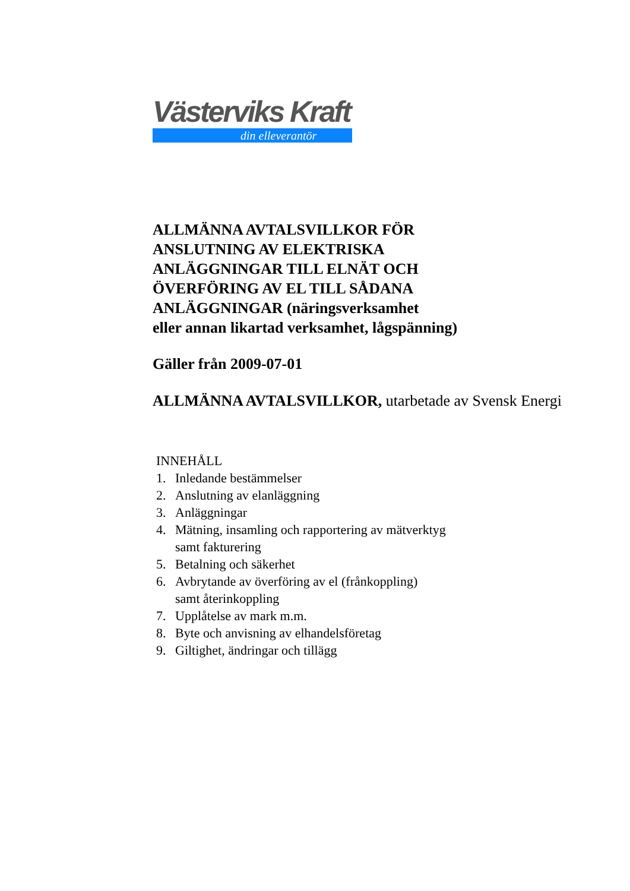Västerviks Kraft
din elleverantör
ALLMÄNNA AVTALSVILLKOR FÖR
ANSLUTNING AV ELEKTRISKA
ANLÄGGNINGAR TILL ELNÄT OCH
ÖVERFÖRING AV EL TILL SÅDANA
ANLÄGGNINGAR (näringsverksamhet
eller annan likartad verksamhet, lågspänning)
Gäller från 2009-07-01
ALLMÄNNA AVTALSVILLKOR, utarbetade av Svensk Energi
INNEHÅLL
1. Inledande bestämmelser
2. Anslutning av elanläggning
3. Anläggningar
4. Mätning, insamling och rapportering av mätverktyg
samt fakturering
5. Betalning och säkerhet
6. Avbrytande av överföring av el (frånkoppling)
samt återinkoppling
7. Upplåtelse av mark m.m.
8. Byte och anvisning av elhandelsföretag
9. Giltighet, ändringar och tillägg